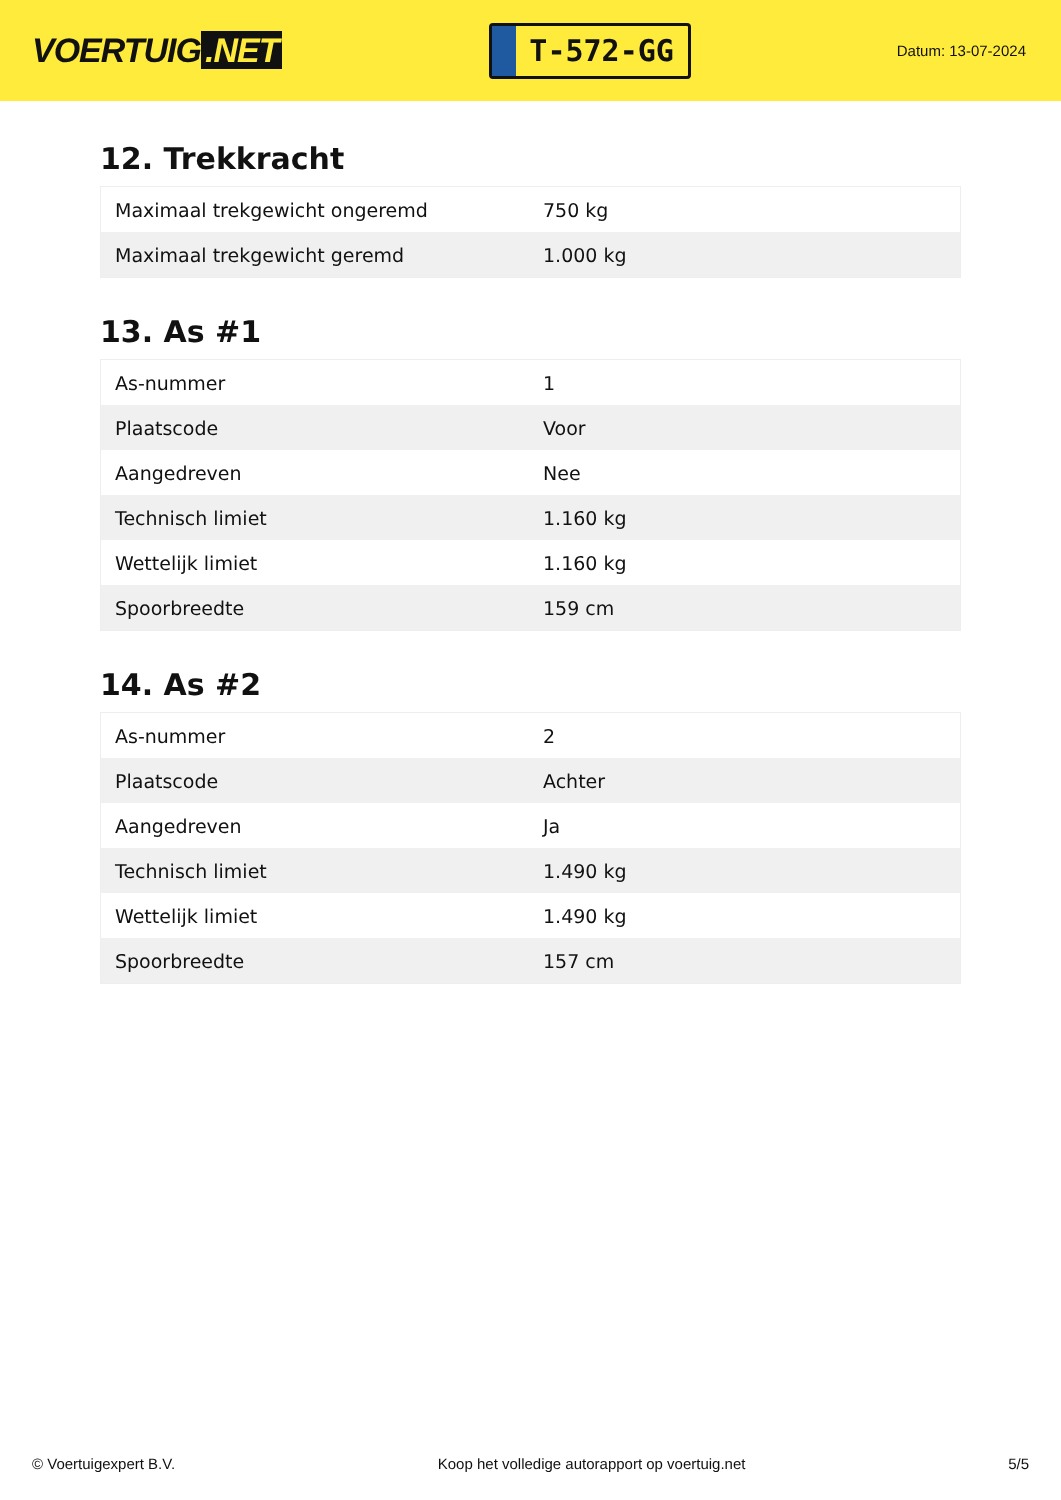VOERTUIG.NET
T-572-GG
Datum: 13-07-2024
12. Trekkracht
| Maximaal trekgewicht ongeremd | 750 kg |
| Maximaal trekgewicht geremd | 1.000 kg |
13. As #1
| As-nummer | 1 |
| Plaatscode | Voor |
| Aangedreven | Nee |
| Technisch limiet | 1.160 kg |
| Wettelijk limiet | 1.160 kg |
| Spoorbreedte | 159 cm |
14. As #2
| As-nummer | 2 |
| Plaatscode | Achter |
| Aangedreven | Ja |
| Technisch limiet | 1.490 kg |
| Wettelijk limiet | 1.490 kg |
| Spoorbreedte | 157 cm |
© Voertuigexpert B.V. Koop het volledige autorapport op voertuig.net 5/5